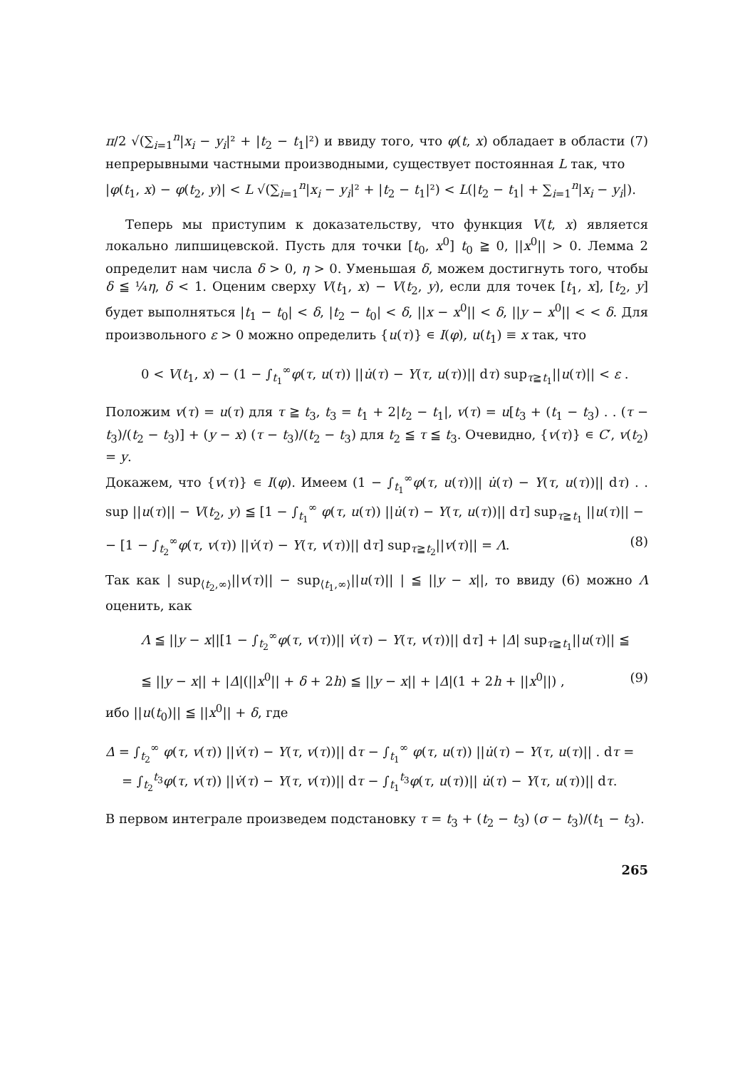π/2 √(∑<sub>i=1</sub><sup>n</sup>|x<sub>i</sub> − y<sub>i</sub>|² + |t<sub>2</sub> − t<sub>1</sub>|²) и ввиду того, что φ(t, x) обладает в области (7) непрерывными частными производными, существует постоянная L так, что
|φ(t<sub>1</sub>, x) − φ(t<sub>2</sub>, y)| < L √(∑<sub>i=1</sub><sup>n</sup>|x<sub>i</sub> − y<sub>i</sub>|² + |t<sub>2</sub> − t<sub>1</sub>|²) < L(|t<sub>2</sub> − t<sub>1</sub>| + ∑<sub>i=1</sub><sup>n</sup>|x<sub>i</sub> − y<sub>i</sub>|).
Теперь мы приступим к доказательству, что функция V(t, x) является локально липшицевской. Пусть для точки [t<sub>0</sub>, x<sup>0</sup>] t<sub>0</sub> ≧ 0, ||x<sup>0</sup>|| > 0. Лемма 2 определит нам числа δ > 0, η > 0. Уменьшая δ, можем достигнуть того, чтобы δ ≦ ¼η, δ < 1. Оценим сверху V(t<sub>1</sub>, x) − V(t<sub>2</sub>, y), если для точек [t<sub>1</sub>, x], [t<sub>2</sub>, y] будет выполняться |t<sub>1</sub> − t<sub>0</sub>| < δ, |t<sub>2</sub> − t<sub>0</sub>| < δ, ||x − x<sup>0</sup>|| < δ, ||y − x<sup>0</sup>|| < < δ. Для произвольного ε > 0 можно определить {u(τ)} ∊ I(φ), u(t<sub>1</sub>) ≡ x так, что
0 < V(t<sub>1</sub>, x) − (1 − ∫<sub>t<sub>1</sub></sub><sup>∞</sup>φ(τ, u(τ)) ||u̇(τ) − Y(τ, u(τ))|| dτ) sup<sub>τ≧t<sub>1</sub></sub>||u(τ)|| < ε .
Положим v(τ) = u(τ) для τ ≧ t<sub>3</sub>, t<sub>3</sub> = t<sub>1</sub> + 2|t<sub>2</sub> − t<sub>1</sub>|, v(τ) = u[t<sub>3</sub> + (t<sub>1</sub> − t<sub>3</sub>) . . (τ − t<sub>3</sub>)/(t<sub>2</sub> − t<sub>3</sub>)] + (y − x) (τ − t<sub>3</sub>)/(t<sub>2</sub> − t<sub>3</sub>) для t<sub>2</sub> ≦ τ ≦ t<sub>3</sub>. Очевидно, {v(τ)} ∊ C′, v(t<sub>2</sub>) = y.
Докажем, что {v(τ)} ∊ I(φ). Имеем (1 − ∫<sub>t<sub>1</sub></sub><sup>∞</sup>φ(τ, u(τ))|| u̇(τ) − Y(τ, u(τ))|| dτ) . . sup ||u(τ)|| − V(t<sub>2</sub>, y) ≦ [1 − ∫<sub>t<sub>1</sub></sub><sup>∞</sup> φ(τ, u(τ)) ||u̇(τ) − Y(τ, u(τ))|| dτ] sup<sub>τ≧t<sub>1</sub></sub> ||u(τ)|| −
− [1 − ∫<sub>t<sub>2</sub></sub><sup>∞</sup>φ(τ, v(τ)) ||v̇(τ) − Y(τ, v(τ))|| dτ] sup<sub>τ≧t<sub>2</sub></sub>||v(τ)|| = Λ. (8)
Так как | sup<sub>⟨t<sub>2</sub>,∞⟩</sub>||v(τ)|| − sup<sub>⟨t<sub>1</sub>,∞⟩</sub>||u(τ)|| | ≦ ||y − x||, то ввиду (6) можно Λ оценить, как
Λ ≦ ||y − x||[1 − ∫<sub>t<sub>2</sub></sub><sup>∞</sup>φ(τ, v(τ))|| v̇(τ) − Y(τ, v(τ))|| dτ] + |Δ| sup<sub>τ≧t<sub>1</sub></sub>||u(τ)|| ≦
≦ ||y − x|| + |Δ|(||x<sup>0</sup>|| + δ + 2h) ≦ ||y − x|| + |Δ|(1 + 2h + ||x<sup>0</sup>||) , (9)
ибо ||u(t<sub>0</sub>)|| ≦ ||x<sup>0</sup>|| + δ, где
Δ = ∫<sub>t<sub>2</sub></sub><sup>∞</sup> φ(τ, v(τ)) ||v̇(τ) − Y(τ, v(τ))|| dτ − ∫<sub>t<sub>1</sub></sub><sup>∞</sup> φ(τ, u(τ)) ||u̇(τ) − Y(τ, u(τ)|| . dτ =
= ∫<sub>t<sub>2</sub></sub><sup>t<sub>3</sub></sup>φ(τ, v(τ)) ||v̇(τ) − Y(τ, v(τ))|| dτ − ∫<sub>t<sub>1</sub></sub><sup>t<sub>3</sub></sup>φ(τ, u(τ))|| u̇(τ) − Y(τ, u(τ))|| dτ.
В первом интеграле произведем подстановку τ = t<sub>3</sub> + (t<sub>2</sub> − t<sub>3</sub>) (σ − t<sub>3</sub>)/(t<sub>1</sub> − t<sub>3</sub>).
265